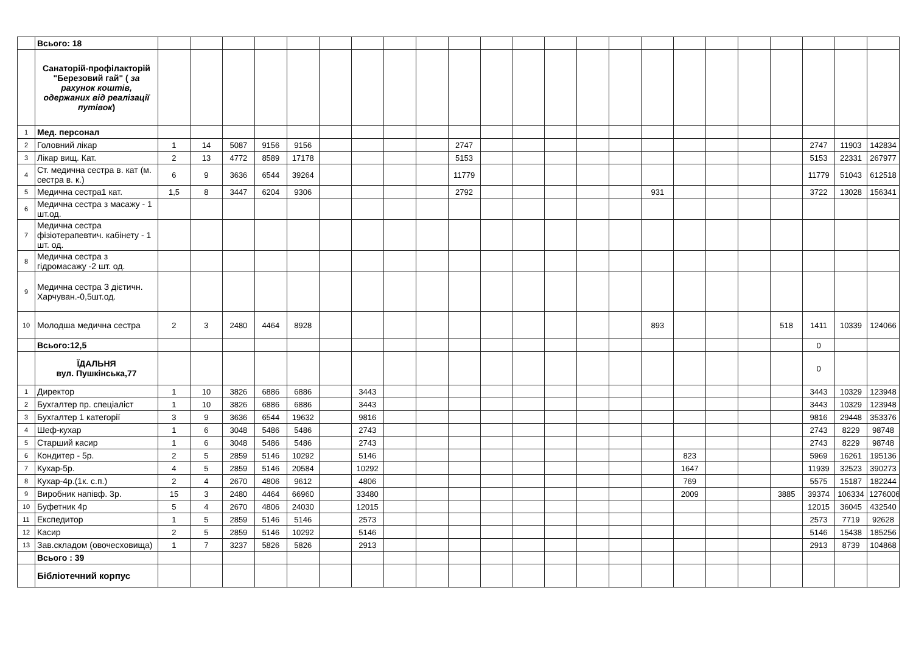| | Всього: 18 | | | | | | | | | | | | | | | | | | | | | | | |
| | Санаторій-профілакторій "Березовий гай" ( за рахунок коштів, одержаних від реалізації путівок ) | | | | | | | | | | | | | | | | | | | | | | | |
| 1 | Мед. персонал | | | | | | | | | | | | | | | | | | | | | | | |
| 2 | Головний лікар | 1 | 14 | 5087 | 9156 | 9156 | | | | | 2747 | | | | | | | | | | | 2747 | 11903 | 142834 |
| 3 | Лікар вищ. Кат. | 2 | 13 | 4772 | 8589 | 17178 | | | | | 5153 | | | | | | | | | | | 5153 | 22331 | 267977 |
| 4 | Ст. медична сестра в. кат (м. сестра в. к.) | 6 | 9 | 3636 | 6544 | 39264 | | | | | 11779 | | | | | | | | | | | 11779 | 51043 | 612518 |
| 5 | Медична сестра1 кат. | 1,5 | 8 | 3447 | 6204 | 9306 | | | | | 2792 | | | | | | 931 | | | | | 3722 | 13028 | 156341 |
| 6 | Медична сестра з масажу - 1 шт.од. | | | | | | | | | | | | | | | | | | | | | | | |
| 7 | Медична сестра фізіотерапевтич. кабінету - 1 шт. од. | | | | | | | | | | | | | | | | | | | | | | | |
| 8 | Медична сестра з гідромасажу -2 шт. од. | | | | | | | | | | | | | | | | | | | | | | | |
| 9 | Медична сестра З дієтичн. Харчуван.-0,5шт.од. | | | | | | | | | | | | | | | | | | | | | | | |
| 10 | Молодша медична сестра | 2 | 3 | 2480 | 4464 | 8928 | | | | | | | | | | | 893 | | | | 518 | 1411 | 10339 | 124066 |
| | Всього:12,5 | | | | | | | | | | | | | | | | | | | | | 0 | | |
| | ЇДАЛЬНЯ вул. Пушкінська,77 | | | | | | | | | | | | | | | | | | | | | 0 | | |
| 1 | Директор | 1 | 10 | 3826 | 6886 | 6886 | | 3443 | | | | | | | | | | | | | | 3443 | 10329 | 123948 |
| 2 | Бухгалтер пр. спеціаліст | 1 | 10 | 3826 | 6886 | 6886 | | 3443 | | | | | | | | | | | | | | 3443 | 10329 | 123948 |
| 3 | Бухгалтер 1 категорії | 3 | 9 | 3636 | 6544 | 19632 | | 9816 | | | | | | | | | | | | | | 9816 | 29448 | 353376 |
| 4 | Шеф-кухар | 1 | 6 | 3048 | 5486 | 5486 | | 2743 | | | | | | | | | | | | | | 2743 | 8229 | 98748 |
| 5 | Старший касир | 1 | 6 | 3048 | 5486 | 5486 | | 2743 | | | | | | | | | | | | | | 2743 | 8229 | 98748 |
| 6 | Кондитер - 5р. | 2 | 5 | 2859 | 5146 | 10292 | | 5146 | | | | | | | | | | 823 | | | | 5969 | 16261 | 195136 |
| 7 | Кухар-5р. | 4 | 5 | 2859 | 5146 | 20584 | | 10292 | | | | | | | | | | 1647 | | | | 11939 | 32523 | 390273 |
| 8 | Кухар-4р.(1к. с.п.) | 2 | 4 | 2670 | 4806 | 9612 | | 4806 | | | | | | | | | | 769 | | | | 5575 | 15187 | 182244 |
| 9 | Виробник напівф. 3р. | 15 | 3 | 2480 | 4464 | 66960 | | 33480 | | | | | | | | | | 2009 | | | 3885 | 39374 | 106334 | 1276006 |
| 10 | Буфетник 4р | 5 | 4 | 2670 | 4806 | 24030 | | 12015 | | | | | | | | | | | | | | 12015 | 36045 | 432540 |
| 11 | Експедитор | 1 | 5 | 2859 | 5146 | 5146 | | 2573 | | | | | | | | | | | | | | 2573 | 7719 | 92628 |
| 12 | Касир | 2 | 5 | 2859 | 5146 | 10292 | | 5146 | | | | | | | | | | | | | | 5146 | 15438 | 185256 |
| 13 | Зав.складом (овочесховища) | 1 | 7 | 3237 | 5826 | 5826 | | 2913 | | | | | | | | | | | | | | 2913 | 8739 | 104868 |
| | Всього : 39 | | | | | | | | | | | | | | | | | | | | | | | |
| | Бібліотечний корпус | | | | | | | | | | | | | | | | | | | | | | | |